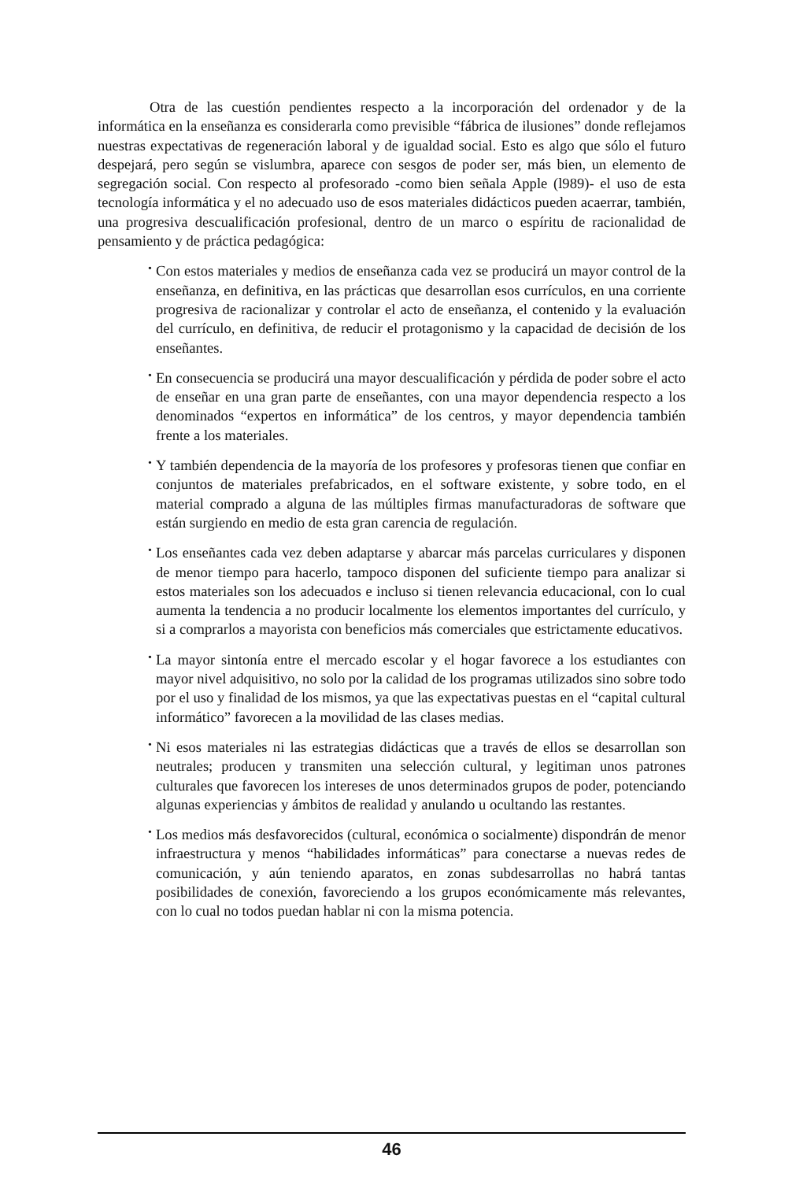Otra de las cuestión pendientes respecto a la incorporación del ordenador y de la informática en la enseñanza es considerarla como previsible “fábrica de ilusiones” donde reflejamos nuestras expectativas de regeneración laboral y de igualdad social. Esto es algo que sólo el futuro despejará, pero según se vislumbra, aparece con sesgos de poder ser, más bien, un elemento de segregación social. Con respecto al profesorado -como bien señala Apple (l989)- el uso de esta tecnología informática y el no adecuado uso de esos materiales didácticos pueden acaerrar, también, una progresiva descualificación profesional, dentro de un marco o espíritu de racionalidad de pensamiento y de práctica pedagógica:
• Con estos materiales y medios de enseñanza cada vez se producirá un mayor control de la enseñanza, en definitiva, en las prácticas que desarrollan esos currículos, en una corriente progresiva de racionalizar y controlar el acto de enseñanza, el contenido y la evaluación del currículo, en definitiva, de reducir el protagonismo y la capacidad de decisión de los enseñantes.
• En consecuencia se producirá una mayor descualificación y pérdida de poder sobre el acto de enseñar en una gran parte de enseñantes, con una mayor dependencia respecto a los denominados “expertos en informática” de los centros, y mayor dependencia también frente a los materiales.
• Y también dependencia de la mayoría de los profesores y profesoras tienen que confiar en conjuntos de materiales prefabricados, en el software existente, y sobre todo, en el material comprado a alguna de las múltiples firmas manufacturadoras de software que están surgiendo en medio de esta gran carencia de regulación.
• Los enseñantes cada vez deben adaptarse y abarcar más parcelas curriculares y disponen de menor tiempo para hacerlo, tampoco disponen del suficiente tiempo para analizar si estos materiales son los adecuados e incluso si tienen relevancia educacional, con lo cual aumenta la tendencia a no producir localmente los elementos importantes del currículo, y si a comprarlos a mayorista con beneficios más comerciales que estrictamente educativos.
• La mayor sintonía entre el mercado escolar y el hogar favorece a los estudiantes con mayor nivel adquisitivo, no solo por la calidad de los programas utilizados sino sobre todo por el uso y finalidad de los mismos, ya que las expectativas puestas en el “capital cultural informático” favorecen a la movilidad de las clases medias.
• Ni esos materiales ni las estrategias didácticas que a través de ellos se desarrollan son neutrales; producen y transmiten una selección cultural, y legitiman unos patrones culturales que favorecen los intereses de unos determinados grupos de poder, potenciando algunas experiencias y ámbitos de realidad y anulando u ocultando las restantes.
• Los medios más desfavorecidos (cultural, económica o socialmente) dispondrán de menor infraestructura y menos “habilidades informáticas” para conectarse a nuevas redes de comunicación, y aún teniendo aparatos, en zonas subdesarrollas no habrá tantas posibilidades de conexión, favoreciendo a los grupos económicamente más relevantes, con lo cual no todos puedan hablar ni con la misma potencia.
46